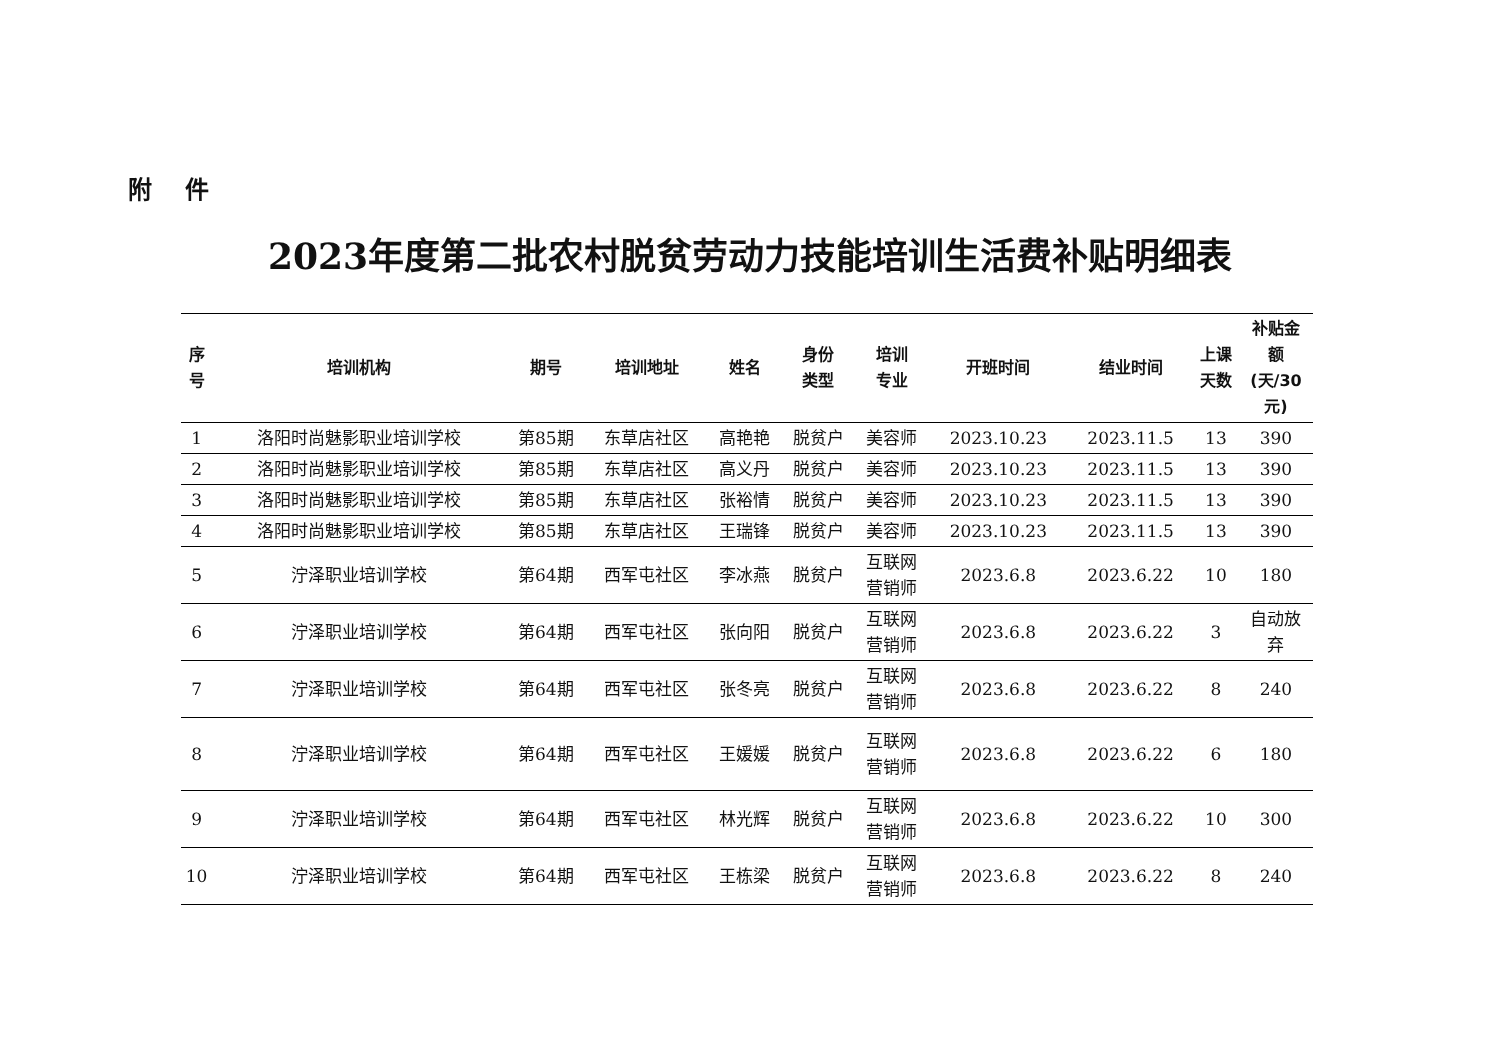附 件
2023年度第二批农村脱贫劳动力技能培训生活费补贴明细表
| 序 号 | 培训机构 | 期号 | 培训地址 | 姓名 | 身份 类型 | 培训 专业 | 开班时间 | 结业时间 | 上课 天数 | 补贴金 额 (天/30 元) |
| --- | --- | --- | --- | --- | --- | --- | --- | --- | --- | --- |
| 1 | 洛阳时尚魅影职业培训学校 | 第85期 | 东草店社区 | 高艳艳 | 脱贫户 | 美容师 | 2023.10.23 | 2023.11.5 | 13 | 390 |
| 2 | 洛阳时尚魅影职业培训学校 | 第85期 | 东草店社区 | 高义丹 | 脱贫户 | 美容师 | 2023.10.23 | 2023.11.5 | 13 | 390 |
| 3 | 洛阳时尚魅影职业培训学校 | 第85期 | 东草店社区 | 张裕情 | 脱贫户 | 美容师 | 2023.10.23 | 2023.11.5 | 13 | 390 |
| 4 | 洛阳时尚魅影职业培训学校 | 第85期 | 东草店社区 | 王瑞锋 | 脱贫户 | 美容师 | 2023.10.23 | 2023.11.5 | 13 | 390 |
| 5 | 泞泽职业培训学校 | 第64期 | 西军屯社区 | 李冰燕 | 脱贫户 | 互联网 营销师 | 2023.6.8 | 2023.6.22 | 10 | 180 |
| 6 | 泞泽职业培训学校 | 第64期 | 西军屯社区 | 张向阳 | 脱贫户 | 互联网 营销师 | 2023.6.8 | 2023.6.22 | 3 | 自动放 弃 |
| 7 | 泞泽职业培训学校 | 第64期 | 西军屯社区 | 张冬亮 | 脱贫户 | 互联网 营销师 | 2023.6.8 | 2023.6.22 | 8 | 240 |
| 8 | 泞泽职业培训学校 | 第64期 | 西军屯社区 | 王媛媛 | 脱贫户 | 互联网 营销师 | 2023.6.8 | 2023.6.22 | 6 | 180 |
| 9 | 泞泽职业培训学校 | 第64期 | 西军屯社区 | 林光辉 | 脱贫户 | 互联网 营销师 | 2023.6.8 | 2023.6.22 | 10 | 300 |
| 10 | 泞泽职业培训学校 | 第64期 | 西军屯社区 | 王栋梁 | 脱贫户 | 互联网 营销师 | 2023.6.8 | 2023.6.22 | 8 | 240 |